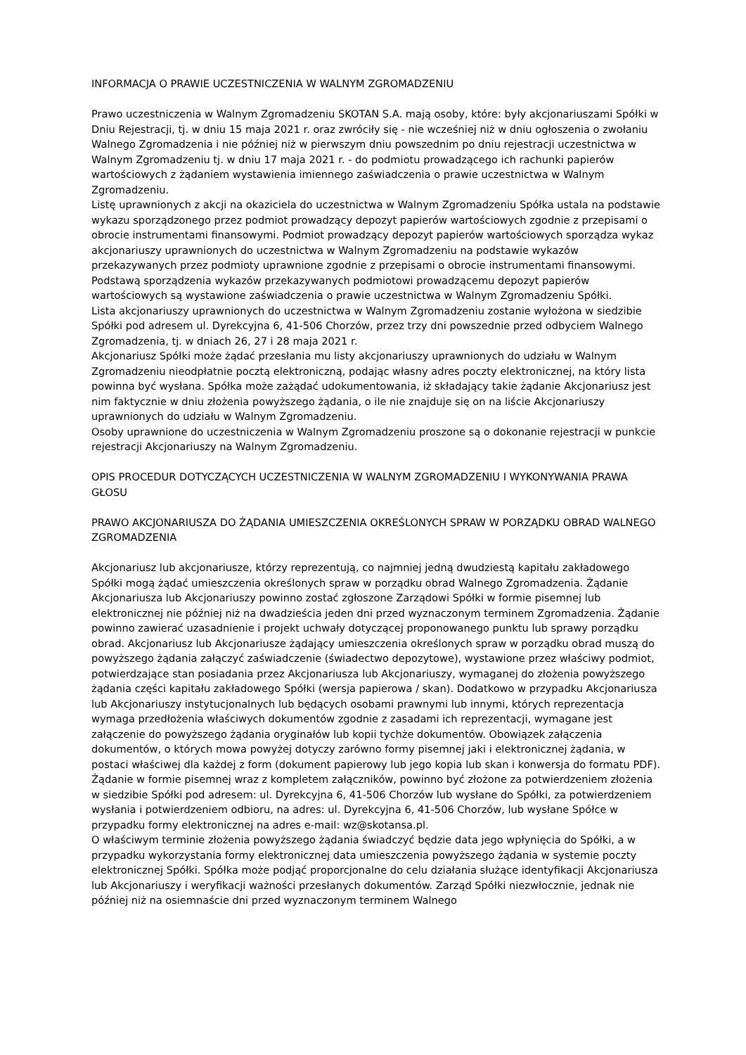INFORMACJA O PRAWIE UCZESTNICZENIA W WALNYM ZGROMADZENIU
Prawo uczestniczenia w Walnym Zgromadzeniu SKOTAN S.A. mają osoby, które: były akcjonariuszami Spółki w Dniu Rejestracji, tj. w dniu 15 maja 2021 r. oraz zwróciły się - nie wcześniej niż w dniu ogłoszenia o zwołaniu Walnego Zgromadzenia i nie później niż w pierwszym dniu powszednim po dniu rejestracji uczestnictwa w Walnym Zgromadzeniu tj. w dniu 17 maja 2021 r. - do podmiotu prowadzącego ich rachunki papierów wartościowych z żądaniem wystawienia imiennego zaświadczenia o prawie uczestnictwa w Walnym Zgromadzeniu.
Listę uprawnionych z akcji na okaziciela do uczestnictwa w Walnym Zgromadzeniu Spółka ustala na podstawie wykazu sporządzonego przez podmiot prowadzący depozyt papierów wartościowych zgodnie z przepisami o obrocie instrumentami finansowymi. Podmiot prowadzący depozyt papierów wartościowych sporządza wykaz akcjonariuszy uprawnionych do uczestnictwa w Walnym Zgromadzeniu na podstawie wykazów przekazywanych przez podmioty uprawnione zgodnie z przepisami o obrocie instrumentami finansowymi. Podstawą sporządzenia wykazów przekazywanych podmiotowi prowadzącemu depozyt papierów wartościowych są wystawione zaświadczenia o prawie uczestnictwa w Walnym Zgromadzeniu Spółki.
Lista akcjonariuszy uprawnionych do uczestnictwa w Walnym Zgromadzeniu zostanie wyłożona w siedzibie Spółki pod adresem ul. Dyrekcyjna 6, 41-506 Chorzów, przez trzy dni powszednie przed odbyciem Walnego Zgromadzenia, tj. w dniach 26, 27 i 28 maja 2021 r.
Akcjonariusz Spółki może żądać przesłania mu listy akcjonariuszy uprawnionych do udziału w Walnym Zgromadzeniu nieodpłatnie pocztą elektroniczną, podając własny adres poczty elektronicznej, na który lista powinna być wysłana. Spółka może zażądać udokumentowania, iż składający takie żądanie Akcjonariusz jest nim faktycznie w dniu złożenia powyższego żądania, o ile nie znajduje się on na liście Akcjonariuszy uprawnionych do udziału w Walnym Zgromadzeniu.
Osoby uprawnione do uczestniczenia w Walnym Zgromadzeniu proszone są o dokonanie rejestracji w punkcie rejestracji Akcjonariuszy na Walnym Zgromadzeniu.
OPIS PROCEDUR DOTYCZĄCYCH UCZESTNICZENIA W WALNYM ZGROMADZENIU I WYKONYWANIA PRAWA GŁOSU
PRAWO AKCJONARIUSZA DO ŻĄDANIA UMIESZCZENIA OKREŚLONYCH SPRAW W PORZĄDKU OBRAD WALNEGO ZGROMADZENIA
Akcjonariusz lub akcjonariusze, którzy reprezentują, co najmniej jedną dwudziestą kapitału zakładowego Spółki mogą żądać umieszczenia określonych spraw w porządku obrad Walnego Zgromadzenia. Żądanie Akcjonariusza lub Akcjonariuszy powinno zostać zgłoszone Zarządowi Spółki w formie pisemnej lub elektronicznej nie później niż na dwadzieścia jeden dni przed wyznaczonym terminem Zgromadzenia. Żądanie powinno zawierać uzasadnienie i projekt uchwały dotyczącej proponowanego punktu lub sprawy porządku obrad. Akcjonariusz lub Akcjonariusze żądający umieszczenia określonych spraw w porządku obrad muszą do powyższego żądania załączyć zaświadczenie (świadectwo depozytowe), wystawione przez właściwy podmiot, potwierdzające stan posiadania przez Akcjonariusza lub Akcjonariuszy, wymaganej do złożenia powyższego żądania części kapitału zakładowego Spółki (wersja papierowa / skan). Dodatkowo w przypadku Akcjonariusza lub Akcjonariuszy instytucjonalnych lub będących osobami prawnymi lub innymi, których reprezentacja wymaga przedłożenia właściwych dokumentów zgodnie z zasadami ich reprezentacji, wymagane jest załączenie do powyższego żądania oryginałów lub kopii tychże dokumentów. Obowiązek załączenia dokumentów, o których mowa powyżej dotyczy zarówno formy pisemnej jaki i elektronicznej żądania, w postaci właściwej dla każdej z form (dokument papierowy lub jego kopia lub skan i konwersja do formatu PDF). Żądanie w formie pisemnej wraz z kompletem załączników, powinno być złożone za potwierdzeniem złożenia w siedzibie Spółki pod adresem: ul. Dyrekcyjna 6, 41-506 Chorzów lub wysłane do Spółki, za potwierdzeniem wysłania i potwierdzeniem odbioru, na adres: ul. Dyrekcyjna 6, 41-506 Chorzów, lub wysłane Spółce w przypadku formy elektronicznej na adres e-mail: wz@skotansa.pl.
O właściwym terminie złożenia powyższego żądania świadczyć będzie data jego wpłynięcia do Spółki, a w przypadku wykorzystania formy elektronicznej data umieszczenia powyższego żądania w systemie poczty elektronicznej Spółki. Spółka może podjąć proporcjonalne do celu działania służące identyfikacji Akcjonariusza lub Akcjonariuszy i weryfikacji ważności przesłanych dokumentów. Zarząd Spółki niezwłocznie, jednak nie później niż na osiemnaście dni przed wyznaczonym terminem Walnego